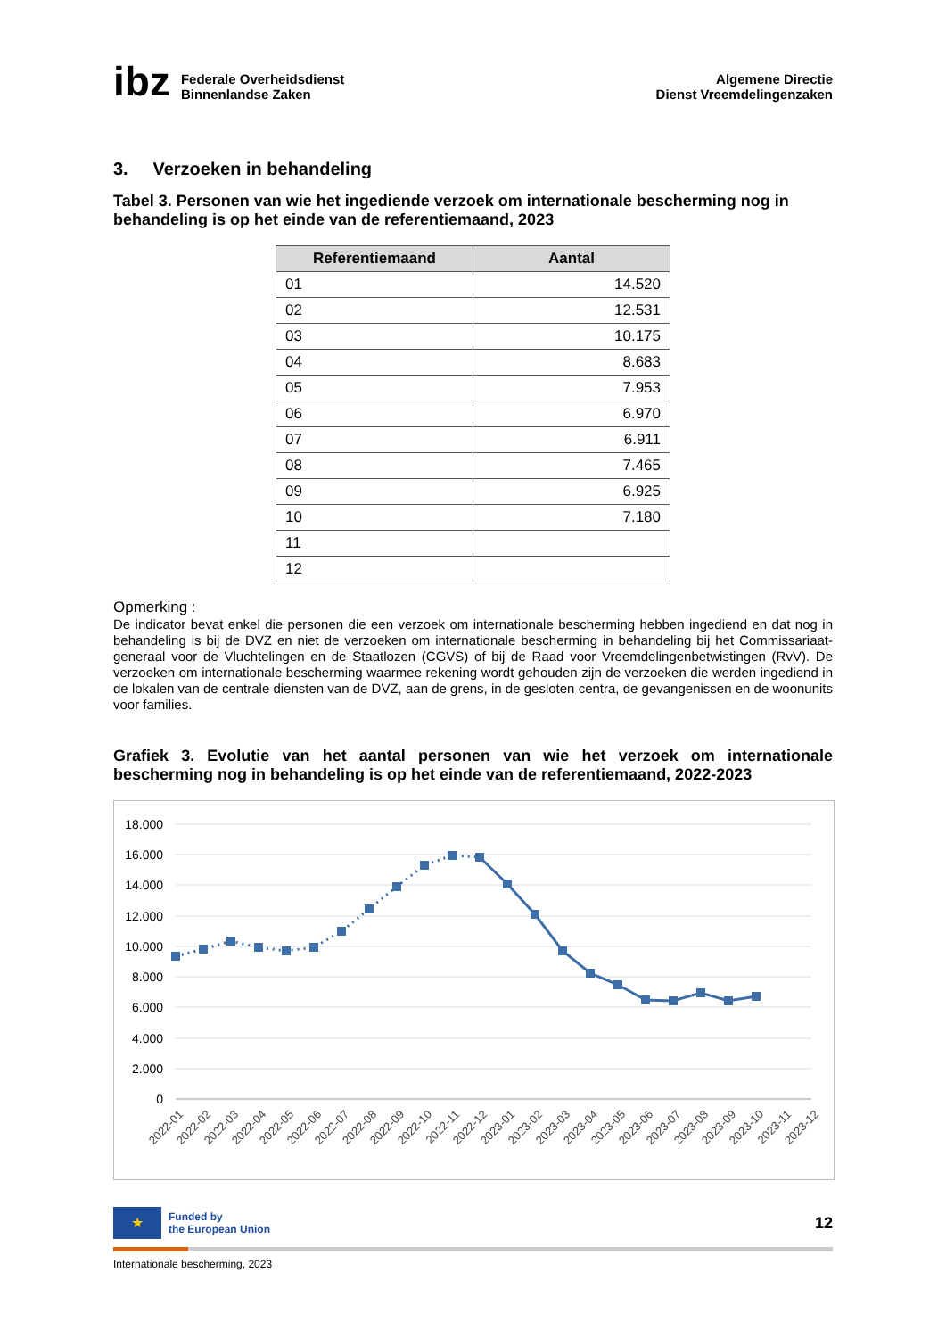ibz
Federale Overheidsdienst
Binnenlandse Zaken
Algemene Directie
Dienst Vreemdelingenzaken
3. Verzoeken in behandeling
Tabel 3. Personen van wie het ingediende verzoek om internationale bescherming nog in behandeling is op het einde van de referentiemaand, 2023
| Referentiemaand | Aantal |
| --- | --- |
| 01 | 14.520 |
| 02 | 12.531 |
| 03 | 10.175 |
| 04 | 8.683 |
| 05 | 7.953 |
| 06 | 6.970 |
| 07 | 6.911 |
| 08 | 7.465 |
| 09 | 6.925 |
| 10 | 7.180 |
| 11 | |
| 12 | |
Opmerking :
De indicator bevat enkel die personen die een verzoek om internationale bescherming hebben ingediend en dat nog in behandeling is bij de DVZ en niet de verzoeken om internationale bescherming in behandeling bij het Commissariaat-generaal voor de Vluchtelingen en de Staatlozen (CGVS) of bij de Raad voor Vreemdelingenbetwistingen (RvV). De verzoeken om internationale bescherming waarmee rekening wordt gehouden zijn de verzoeken die werden ingediend in de lokalen van de centrale diensten van de DVZ, aan de grens, in de gesloten centra, de gevangenissen en de woonunits voor families.
Grafiek 3. Evolutie van het aantal personen van wie het verzoek om internationale bescherming nog in behandeling is op het einde van de referentiemaand, 2022-2023
18.000
16.000
14.000
12.000
10.000
8.000
6.000
4.000
2.000
0
2022-01
2022-02
2022-03
2022-04
2022-05
2022-06
2022-07
2022-08
2022-09
2022-10
2022-11
2022-12
2023-01
2023-02
2023-03
2023-04
2023-05
2023-06
2023-07
2023-08
2023-09
2023-10
2023-11
2023-12
★
Funded by
the European Union
12
Internationale bescherming, 2023